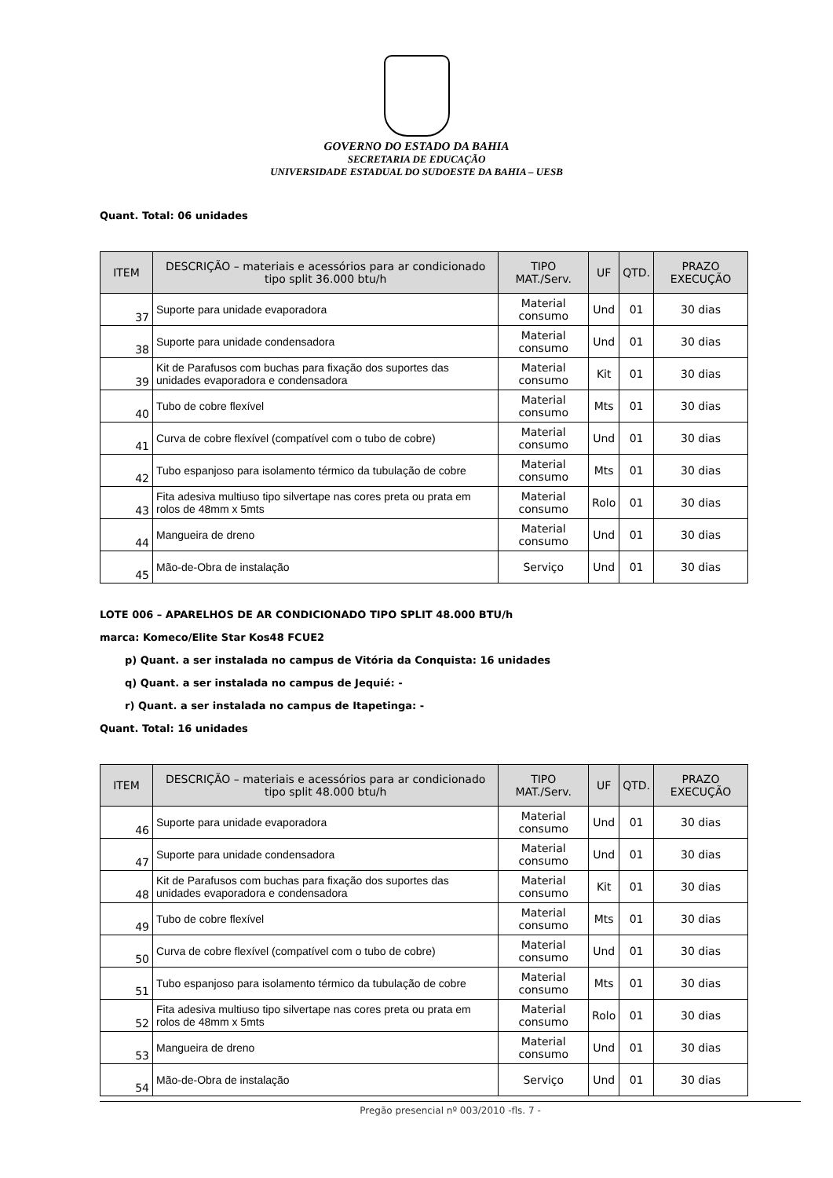GOVERNO DO ESTADO DA BAHIA
SECRETARIA DE EDUCAÇÃO
UNIVERSIDADE ESTADUAL DO SUDOESTE DA BAHIA – UESB
Quant. Total: 06 unidades
| ITEM | DESCRIÇÃO – materiais e acessórios para ar condicionado tipo split 36.000 btu/h | TIPO MAT./Serv. | UF | QTD. | PRAZO EXECUÇÃO |
| --- | --- | --- | --- | --- | --- |
| 37 | Suporte para unidade evaporadora | Material consumo | Und | 01 | 30 dias |
| 38 | Suporte para unidade condensadora | Material consumo | Und | 01 | 30 dias |
| 39 | Kit de Parafusos com buchas para fixação dos suportes das unidades evaporadora e condensadora | Material consumo | Kit | 01 | 30 dias |
| 40 | Tubo de cobre flexível | Material consumo | Mts | 01 | 30 dias |
| 41 | Curva de cobre flexível (compatível com o tubo de cobre) | Material consumo | Und | 01 | 30 dias |
| 42 | Tubo espanjoso para isolamento térmico da tubulação de cobre | Material consumo | Mts | 01 | 30 dias |
| 43 | Fita adesiva multiuso tipo silvertape nas cores preta ou prata em rolos de 48mm x 5mts | Material consumo | Rolo | 01 | 30 dias |
| 44 | Mangueira de dreno | Material consumo | Und | 01 | 30 dias |
| 45 | Mão-de-Obra de instalação | Serviço | Und | 01 | 30 dias |
LOTE 006 – APARELHOS DE AR CONDICIONADO TIPO SPLIT 48.000 BTU/h
marca: Komeco/Elite Star Kos48 FCUE2
p) Quant. a ser instalada no campus de Vitória da Conquista: 16 unidades
q) Quant. a ser instalada no campus de Jequié: -
r) Quant. a ser instalada no campus de Itapetinga: -
Quant. Total: 16 unidades
| ITEM | DESCRIÇÃO – materiais e acessórios para ar condicionado tipo split 48.000 btu/h | TIPO MAT./Serv. | UF | QTD. | PRAZO EXECUÇÃO |
| --- | --- | --- | --- | --- | --- |
| 46 | Suporte para unidade evaporadora | Material consumo | Und | 01 | 30 dias |
| 47 | Suporte para unidade condensadora | Material consumo | Und | 01 | 30 dias |
| 48 | Kit de Parafusos com buchas para fixação dos suportes das unidades evaporadora e condensadora | Material consumo | Kit | 01 | 30 dias |
| 49 | Tubo de cobre flexível | Material consumo | Mts | 01 | 30 dias |
| 50 | Curva de cobre flexível (compatível com o tubo de cobre) | Material consumo | Und | 01 | 30 dias |
| 51 | Tubo espanjoso para isolamento térmico da tubulação de cobre | Material consumo | Mts | 01 | 30 dias |
| 52 | Fita adesiva multiuso tipo silvertape nas cores preta ou prata em rolos de 48mm x 5mts | Material consumo | Rolo | 01 | 30 dias |
| 53 | Mangueira de dreno | Material consumo | Und | 01 | 30 dias |
| 54 | Mão-de-Obra de instalação | Serviço | Und | 01 | 30 dias |
Pregão presencial nº 003/2010 -fls. 7 -